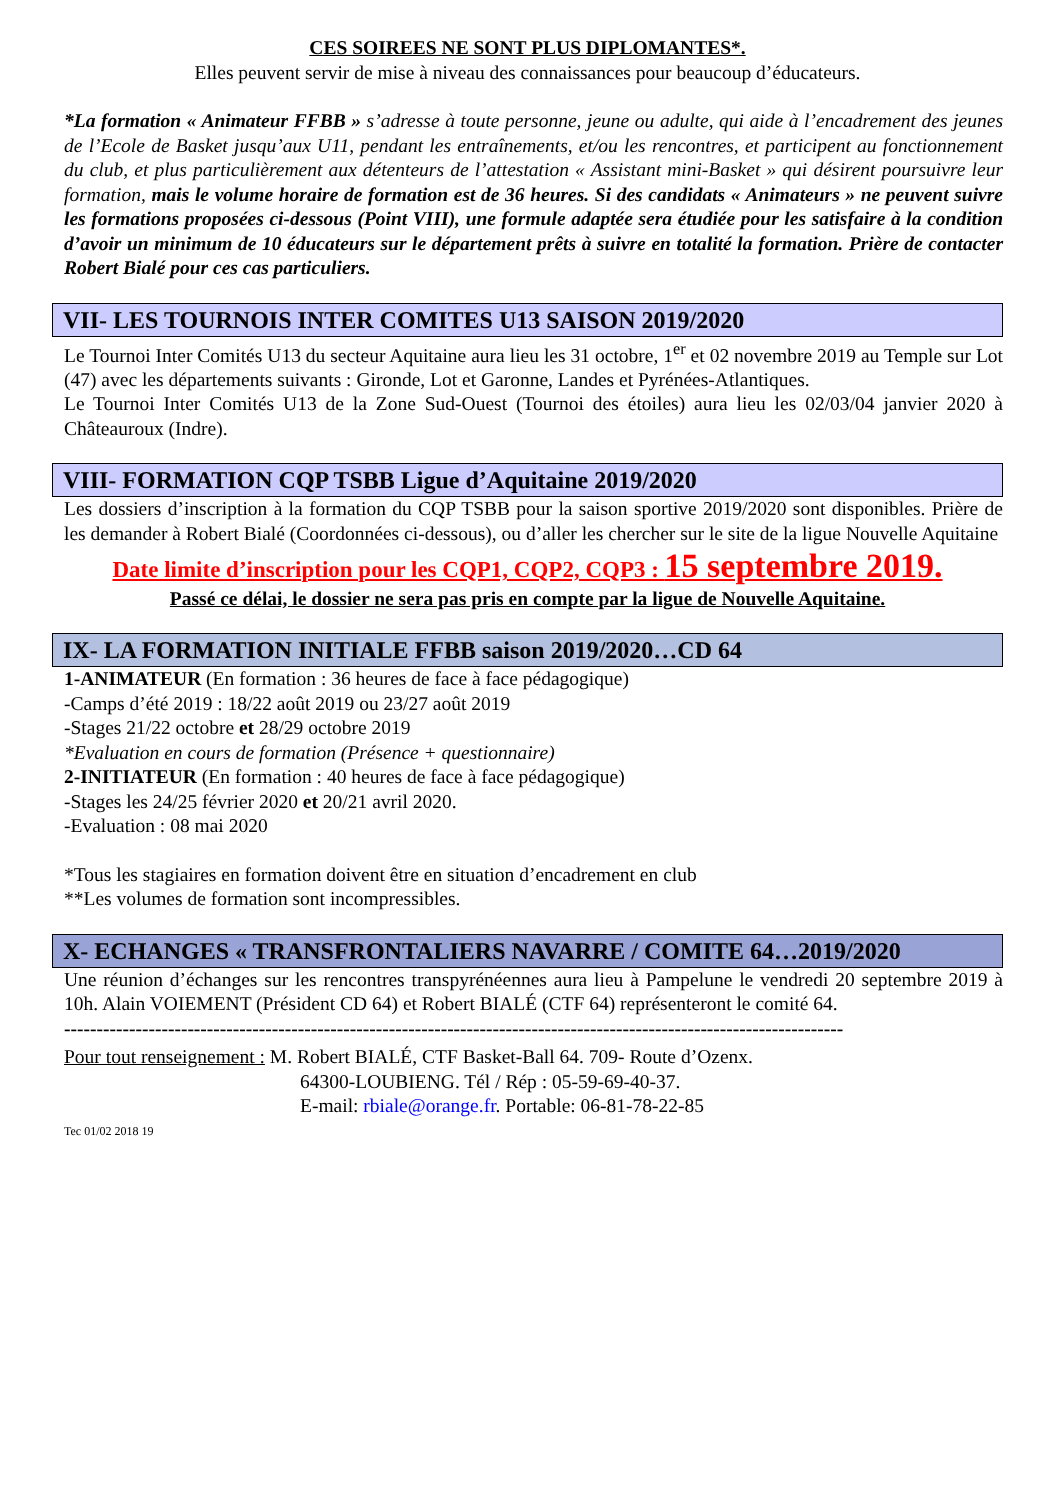CES SOIREES NE SONT PLUS DIPLOMANTES*.
Elles peuvent servir de mise à niveau des connaissances pour beaucoup d’éducateurs.
*La formation « Animateur FFBB » s’adresse à toute personne, jeune ou adulte, qui aide à l’encadrement des jeunes de l’Ecole de Basket jusqu’aux U11, pendant les entraînements, et/ou les rencontres, et participent au fonctionnement du club, et plus particulièrement aux détenteurs de l’attestation « Assistant mini-Basket » qui désirent poursuivre leur formation, mais le volume horaire de formation est de 36 heures. Si des candidats « Animateurs » ne peuvent suivre les formations proposées ci-dessous (Point VIII), une formule adaptée sera étudiée pour les satisfaire à la condition d’avoir un minimum de 10 éducateurs sur le département prêts à suivre en totalité la formation. Prière de contacter Robert Bialé pour ces cas particuliers.
VII- LES TOURNOIS INTER COMITES U13 SAISON 2019/2020
Le Tournoi Inter Comités U13 du secteur Aquitaine aura lieu les 31 octobre, 1<sup>er</sup> et 02 novembre 2019 au Temple sur Lot (47) avec les départements suivants : Gironde, Lot et Garonne, Landes et Pyrénées-Atlantiques.
Le Tournoi Inter Comités U13 de la Zone Sud-Ouest (Tournoi des étoiles) aura lieu les 02/03/04 janvier 2020 à Châteauroux (Indre).
VIII- FORMATION CQP TSBB Ligue d’Aquitaine 2019/2020
Les dossiers d’inscription à la formation du CQP TSBB pour la saison sportive 2019/2020 sont disponibles. Prière de les demander à Robert Bialé (Coordonnées ci-dessous), ou d’aller les chercher sur le site de la ligue Nouvelle Aquitaine
Date limite d’inscription pour les CQP1, CQP2, CQP3 : 15 septembre 2019.
Passé ce délai, le dossier ne sera pas pris en compte par la ligue de Nouvelle Aquitaine.
IX- LA FORMATION INITIALE FFBB saison 2019/2020…CD 64
1-ANIMATEUR (En formation : 36 heures de face à face pédagogique)
-Camps d’été 2019 : 18/22 août 2019 ou 23/27 août 2019
-Stages 21/22 octobre et 28/29 octobre 2019
*Evaluation en cours de formation (Présence + questionnaire)
2-INITIATEUR (En formation : 40 heures de face à face pédagogique)
-Stages les 24/25 février 2020 et 20/21 avril 2020.
-Evaluation : 08 mai 2020
*Tous les stagiaires en formation doivent être en situation d’encadrement en club
**Les volumes de formation sont incompressibles.
X- ECHANGES « TRANSFRONTALIERS NAVARRE / COMITE 64…2019/2020
Une réunion d’échanges sur les rencontres transpyrénéennes aura lieu à Pampelune le vendredi 20 septembre 2019 à 10h. Alain VOIEMENT (Président CD 64) et Robert BIALÉ (CTF 64) représenteront le comité 64.
------------------------------------------------------------------------------------------------------------------------
Pour tout renseignement : M. Robert BIALÉ, CTF Basket-Ball 64. 709- Route d’Ozenx.
64300-LOUBIENG. Tél / Rép : 05-59-69-40-37.
E-mail: rbiale@orange.fr. Portable: 06-81-78-22-85
Tec 01/02 2018 19